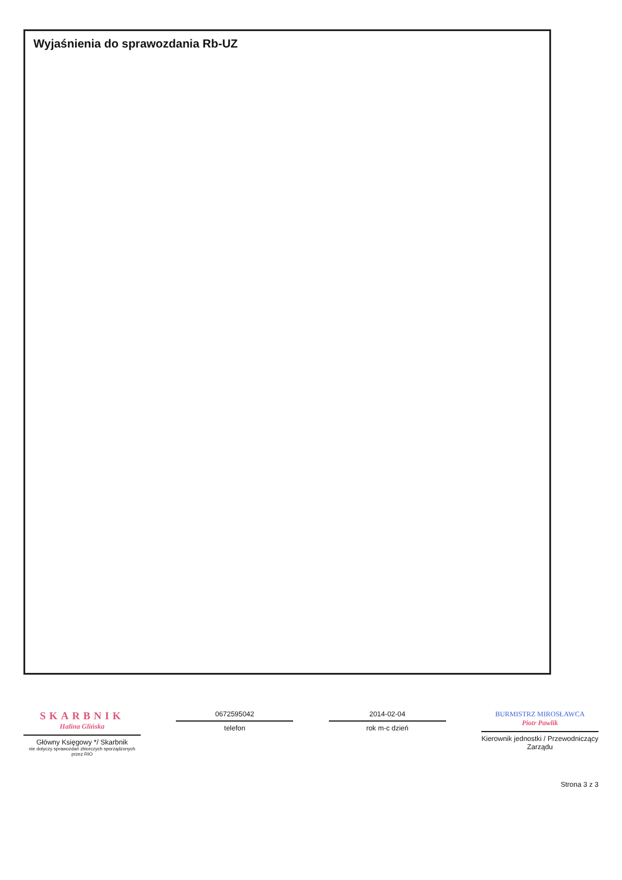Wyjaśnienia do sprawozdania Rb-UZ
SKARBNIK
Halina Glińska
Główny Księgowy */ Skarbnik
nie dotyczy sprawozdań zbiorczych sporządzonych przez RIO
0672595042
telefon
2014-02-04
rok m-c dzień
BURMISTRZ MIROSŁAWCA
Piotr Pawlik
Kierownik jednostki / Przewodniczący Zarządu
Strona 3 z 3